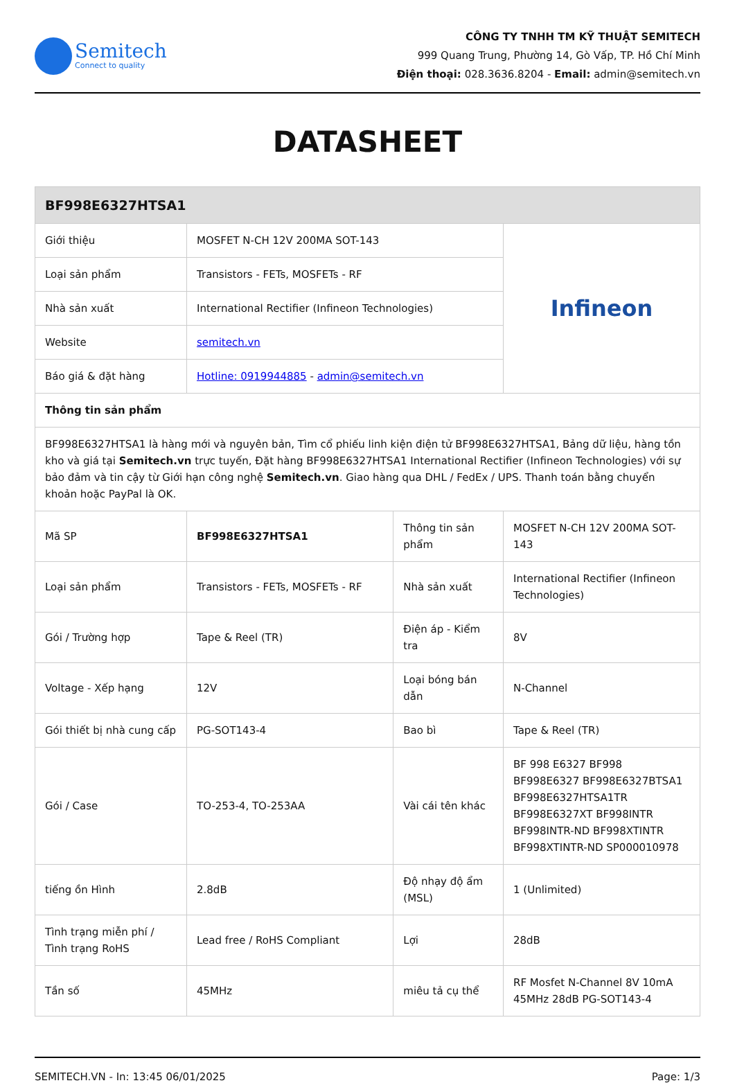Semitech
Connect to quality
CÔNG TY TNHH TM KỸ THUẬT SEMITECH
999 Quang Trung, Phường 14, Gò Vấp, TP. Hồ Chí Minh
Điện thoại: 028.3636.8204 - Email: admin@semitech.vn
DATASHEET
| BF998E6327HTSA1 | | | |
| --- | --- | --- | --- |
| Giới thiệu | MOSFET N-CH 12V 200MA SOT-143 | | Infineon |
| Loại sản phẩm | Transistors - FETs, MOSFETs - RF | | |
| Nhà sản xuất | International Rectifier (Infineon Technologies) | | |
| Website | semitech.vn | | |
| Báo giá & đặt hàng | Hotline: 0919944885 - admin@semitech.vn | | |
| Thông tin sản phẩm | | | |
| BF998E6327HTSA1 là hàng mới và nguyên bản, Tìm cổ phiếu linh kiện điện tử BF998E6327HTSA1, Bảng dữ liệu, hàng tồn kho và giá tại Semitech.vn trực tuyến, Đặt hàng BF998E6327HTSA1 International Rectifier (Infineon Technologies) với sự bảo đảm và tin cậy từ Giới hạn công nghệ Semitech.vn . Giao hàng qua DHL / FedEx / UPS. Thanh toán bằng chuyển khoản hoặc PayPal là OK. | | | |
| Mã SP | BF998E6327HTSA1 | Thông tin sản phẩm | MOSFET N-CH 12V 200MA SOT-143 |
| Loại sản phẩm | Transistors - FETs, MOSFETs - RF | Nhà sản xuất | International Rectifier (Infineon Technologies) |
| Gói / Trường hợp | Tape & Reel (TR) | Điện áp - Kiểm tra | 8V |
| Voltage - Xếp hạng | 12V | Loại bóng bán dẫn | N-Channel |
| Gói thiết bị nhà cung cấp | PG-SOT143-4 | Bao bì | Tape & Reel (TR) |
| Gói / Case | TO-253-4, TO-253AA | Vài cái tên khác | BF 998 E6327 BF998 BF998E6327 BF998E6327BTSA1 BF998E6327HTSA1TR BF998E6327XT BF998INTR BF998INTR-ND BF998XTINTR BF998XTINTR-ND SP000010978 |
| tiếng ồn Hình | 2.8dB | Độ nhạy độ ẩm (MSL) | 1 (Unlimited) |
| Tình trạng miễn phí / Tình trạng RoHS | Lead free / RoHS Compliant | Lợi | 28dB |
| Tần số | 45MHz | miêu tả cụ thể | RF Mosfet N-Channel 8V 10mA 45MHz 28dB PG-SOT143-4 |
SEMITECH.VN - In: 13:45 06/01/2025 Page: 1/3